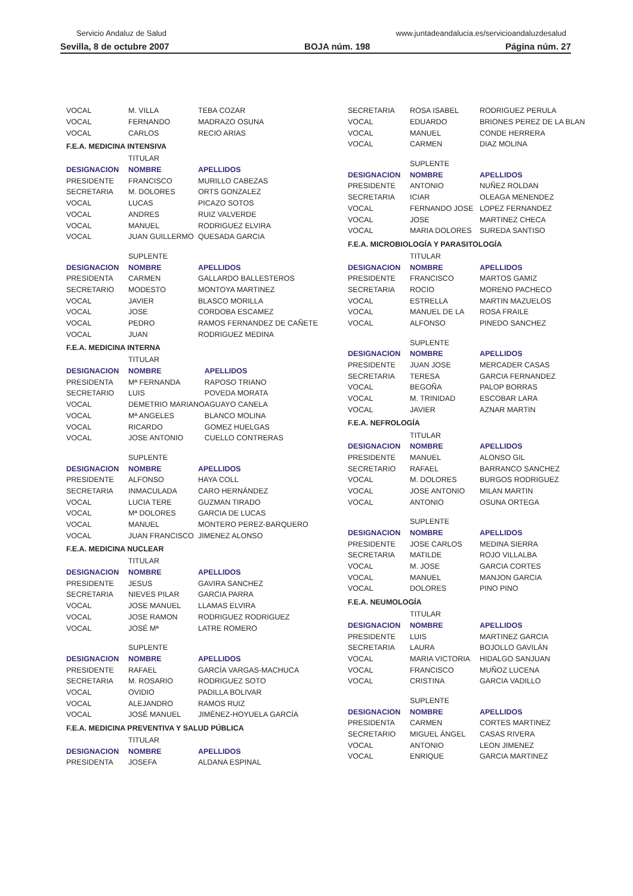Servicio Andaluz de Salud www.juntadeandalucia.es/servicioandaluzdesalud
Sevilla, 8 de octubre 2007 BOJA núm. 198 Página núm. 27
| VOCAL | M. VILLA | TEBA COZAR |
| VOCAL | FERNANDO | MADRAZO OSUNA |
| VOCAL | CARLOS | RECIO ARIAS |
F.E.A. MEDICINA INTENSIVA
| | TITULAR | |
| DESIGNACION | NOMBRE | APELLIDOS |
| PRESIDENTE | FRANCISCO | MURILLO CABEZAS |
| SECRETARIA | M. DOLORES | ORTS GONZALEZ |
| VOCAL | LUCAS | PICAZO SOTOS |
| VOCAL | ANDRES | RUIZ VALVERDE |
| VOCAL | MANUEL | RODRIGUEZ ELVIRA |
| VOCAL | JUAN GUILLERMO | QUESADA GARCIA |
| | SUPLENTE | |
| DESIGNACION | NOMBRE | APELLIDOS |
| PRESIDENTA | CARMEN | GALLARDO BALLESTEROS |
| SECRETARIO | MODESTO | MONTOYA MARTINEZ |
| VOCAL | JAVIER | BLASCO MORILLA |
| VOCAL | JOSE | CORDOBA ESCAMEZ |
| VOCAL | PEDRO | RAMOS FERNANDEZ DE CAÑETE |
| VOCAL | JUAN | RODRIGUEZ MEDINA |
F.E.A. MEDICINA INTERNA
| | TITULAR | |
| DESIGNACION | NOMBRE | APELLIDOS |
| PRESIDENTA | Mª FERNANDA | RAPOSO TRIANO |
| SECRETARIO | LUIS | POVEDA MORATA |
| VOCAL | DEMETRIO MARIANO | AGUAYO CANELA |
| VOCAL | Mª ANGELES | BLANCO MOLINA |
| VOCAL | RICARDO | GOMEZ HUELGAS |
| VOCAL | JOSE ANTONIO | CUELLO CONTRERAS |
| | SUPLENTE | |
| DESIGNACION | NOMBRE | APELLIDOS |
| PRESIDENTE | ALFONSO | HAYA COLL |
| SECRETARIA | INMACULADA | CARO HERNÁNDEZ |
| VOCAL | LUCIA TERE | GUZMAN TIRADO |
| VOCAL | Mª DOLORES | GARCIA DE LUCAS |
| VOCAL | MANUEL | MONTERO PEREZ-BARQUERO |
| VOCAL | JUAN FRANCISCO | JIMENEZ ALONSO |
F.E.A. MEDICINA NUCLEAR
| | TITULAR | |
| DESIGNACION | NOMBRE | APELLIDOS |
| PRESIDENTE | JESUS | GAVIRA SANCHEZ |
| SECRETARIA | NIEVES PILAR | GARCIA PARRA |
| VOCAL | JOSE MANUEL | LLAMAS ELVIRA |
| VOCAL | JOSE RAMON | RODRIGUEZ RODRIGUEZ |
| VOCAL | JOSÉ Mª | LATRE ROMERO |
| | SUPLENTE | |
| DESIGNACION | NOMBRE | APELLIDOS |
| PRESIDENTE | RAFAEL | GARCÍA VARGAS-MACHUCA |
| SECRETARIA | M. ROSARIO | RODRIGUEZ SOTO |
| VOCAL | OVIDIO | PADILLA BOLIVAR |
| VOCAL | ALEJANDRO | RAMOS RUIZ |
| VOCAL | JOSÉ MANUEL | JIMÉNEZ-HOYUELA GARCÍA |
F.E.A. MEDICINA PREVENTIVA Y SALUD PÚBLICA
| | TITULAR | |
| DESIGNACION | NOMBRE | APELLIDOS |
| PRESIDENTA | JOSEFA | ALDANA ESPINAL |
| SECRETARIA | ROSA ISABEL | RODRIGUEZ PERULA |
| VOCAL | EDUARDO | BRIONES PEREZ DE LA BLAN |
| VOCAL | MANUEL | CONDE HERRERA |
| VOCAL | CARMEN | DIAZ MOLINA |
| | SUPLENTE | |
| DESIGNACION | NOMBRE | APELLIDOS |
| PRESIDENTE | ANTONIO | NUÑEZ ROLDAN |
| SECRETARIA | ICIAR | OLEAGA MENENDEZ |
| VOCAL | FERNANDO JOSE | LOPEZ FERNANDEZ |
| VOCAL | JOSE | MARTINEZ CHECA |
| VOCAL | MARIA DOLORES | SUREDA SANTISO |
F.E.A. MICROBIOLOGÍA Y PARASITOLOGÍA
| | TITULAR | |
| DESIGNACION | NOMBRE | APELLIDOS |
| PRESIDENTE | FRANCISCO | MARTOS GAMIZ |
| SECRETARIA | ROCIO | MORENO PACHECO |
| VOCAL | ESTRELLA | MARTIN MAZUELOS |
| VOCAL | MANUEL DE LA | ROSA FRAILE |
| VOCAL | ALFONSO | PINEDO SANCHEZ |
| | SUPLENTE | |
| DESIGNACION | NOMBRE | APELLIDOS |
| PRESIDENTE | JUAN JOSE | MERCADER CASAS |
| SECRETARIA | TERESA | GARCIA FERNANDEZ |
| VOCAL | BEGOÑA | PALOP BORRAS |
| VOCAL | M. TRINIDAD | ESCOBAR LARA |
| VOCAL | JAVIER | AZNAR MARTIN |
F.E.A. NEFROLOGÍA
| | TITULAR | |
| DESIGNACION | NOMBRE | APELLIDOS |
| PRESIDENTE | MANUEL | ALONSO GIL |
| SECRETARIO | RAFAEL | BARRANCO SANCHEZ |
| VOCAL | M. DOLORES | BURGOS RODRIGUEZ |
| VOCAL | JOSE ANTONIO | MILAN MARTIN |
| VOCAL | ANTONIO | OSUNA ORTEGA |
| | SUPLENTE | |
| DESIGNACION | NOMBRE | APELLIDOS |
| PRESIDENTE | JOSE CARLOS | MEDINA SIERRA |
| SECRETARIA | MATILDE | ROJO VILLALBA |
| VOCAL | M. JOSE | GARCIA CORTES |
| VOCAL | MANUEL | MANJON GARCIA |
| VOCAL | DOLORES | PINO PINO |
F.E.A. NEUMOLOGÍA
| | TITULAR | |
| DESIGNACION | NOMBRE | APELLIDOS |
| PRESIDENTE | LUIS | MARTINEZ GARCIA |
| SECRETARIA | LAURA | BOJOLLO GAVILÁN |
| VOCAL | MARIA VICTORIA | HIDALGO SANJUAN |
| VOCAL | FRANCISCO | MUÑOZ LUCENA |
| VOCAL | CRISTINA | GARCIA VADILLO |
| | SUPLENTE | |
| DESIGNACION | NOMBRE | APELLIDOS |
| PRESIDENTA | CARMEN | CORTES MARTINEZ |
| SECRETARIO | MIGUEL ÁNGEL | CASAS RIVERA |
| VOCAL | ANTONIO | LEON JIMENEZ |
| VOCAL | ENRIQUE | GARCIA MARTINEZ |